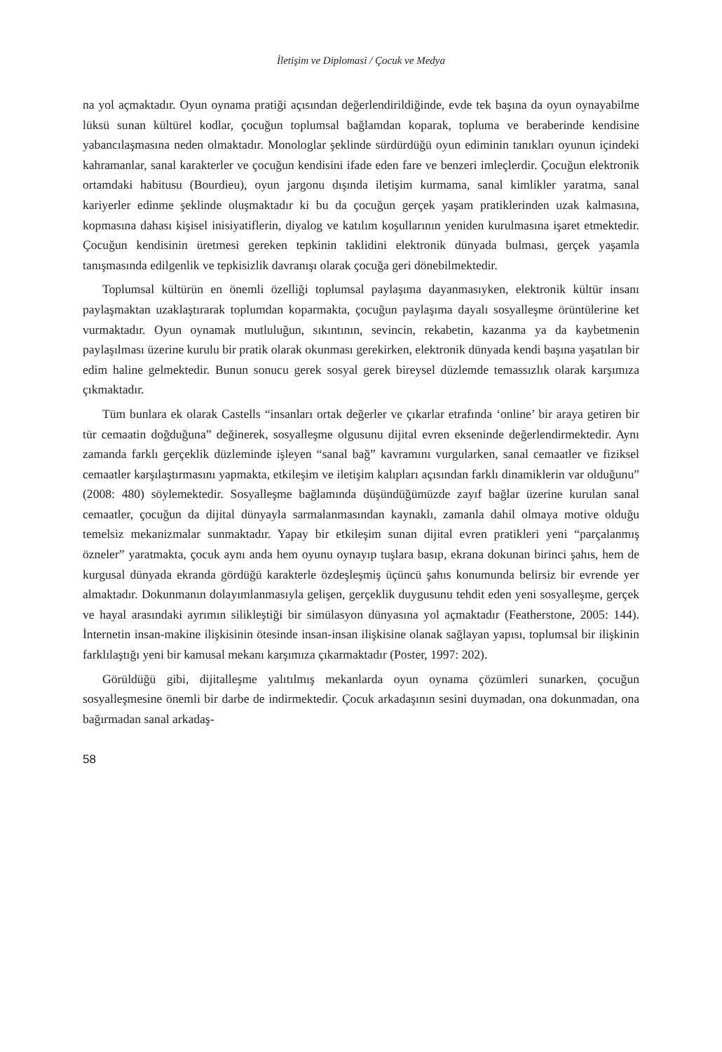İletişim ve Diplomasi / Çocuk ve Medya
na yol açmaktadır. Oyun oynama pratiği açısından değerlendirildiğinde, evde tek başına da oyun oynayabilme lüksü sunan kültürel kodlar, çocuğun toplumsal bağlamdan koparak, topluma ve beraberinde kendisine yabancılaşmasına neden olmaktadır. Monologlar şeklinde sürdürdüğü oyun ediminin tanıkları oyunun içindeki kahramanlar, sanal karakterler ve çocuğun kendisini ifade eden fare ve benzeri imleçlerdir. Çocuğun elektronik ortamdaki habitusu (Bourdieu), oyun jargonu dışında iletişim kurmama, sanal kimlikler yaratma, sanal kariyerler edinme şeklinde oluşmaktadır ki bu da çocuğun gerçek yaşam pratiklerinden uzak kalmasına, kopmasına dahası kişisel inisiyatiflerin, diyalog ve katılım koşullarının yeniden kurulmasına işaret etmektedir. Çocuğun kendisinin üretmesi gereken tepkinin taklidini elektronik dünyada bulması, gerçek yaşamla tanışmasında edilgenlik ve tepkisizlik davranışı olarak çocuğa geri dönebilmektedir.
Toplumsal kültürün en önemli özelliği toplumsal paylaşıma dayanmasıyken, elektronik kültür insanı paylaşmaktan uzaklaştırarak toplumdan koparmakta, çocuğun paylaşıma dayalı sosyalleşme örüntülerine ket vurmaktadır. Oyun oynamak mutluluğun, sıkıntının, sevincin, rekabetin, kazanma ya da kaybetmenin paylaşılması üzerine kurulu bir pratik olarak okunması gerekirken, elektronik dünyada kendi başına yaşatılan bir edim haline gelmektedir. Bunun sonucu gerek sosyal gerek bireysel düzlemde temassızlık olarak karşımıza çıkmaktadır.
Tüm bunlara ek olarak Castells “insanları ortak değerler ve çıkarlar etrafında ‘online’ bir araya getiren bir tür cemaatin doğduğuna” değinerek, sosyalleşme olgusunu dijital evren ekseninde değerlendirmektedir. Aynı zamanda farklı gerçeklik düzleminde işleyen “sanal bağ” kavramını vurgularken, sanal cemaatler ve fiziksel cemaatler karşılaştırmasını yapmakta, etkileşim ve iletişim kalıpları açısından farklı dinamiklerin var olduğunu” (2008: 480) söylemektedir. Sosyalleşme bağlamında düşündüğümüzde zayıf bağlar üzerine kurulan sanal cemaatler, çocuğun da dijital dünyayla sarmalanmasından kaynaklı, zamanla dahil olmaya motive olduğu temelsiz mekanizmalar sunmaktadır. Yapay bir etkileşim sunan dijital evren pratikleri yeni “parçalanmış özneler” yaratmakta, çocuk aynı anda hem oyunu oynayıp tuşlara basıp, ekrana dokunan birinci şahıs, hem de kurgusal dünyada ekranda gördüğü karakterle özdeşleşmiş üçüncü şahıs konumunda belirsiz bir evrende yer almaktadır. Dokunmanın dolayımlanmasıyla gelişen, gerçeklik duygusunu tehdit eden yeni sosyalleşme, gerçek ve hayal arasındaki ayrımın silikleştiği bir simülasyon dünyasına yol açmaktadır (Featherstone, 2005: 144). İnternetin insan-makine ilişkisinin ötesinde insan-insan ilişkisine olanak sağlayan yapısı, toplumsal bir ilişkinin farklılaştığı yeni bir kamusal mekanı karşımıza çıkarmaktadır (Poster, 1997: 202).
Görüldüğü gibi, dijitalleşme yalıtılmış mekanlarda oyun oynama çözümleri sunarken, çocuğun sosyalleşmesine önemli bir darbe de indirmektedir. Çocuk arkadaşının sesini duymadan, ona dokunmadan, ona bağırmadan sanal arkadaş-
58